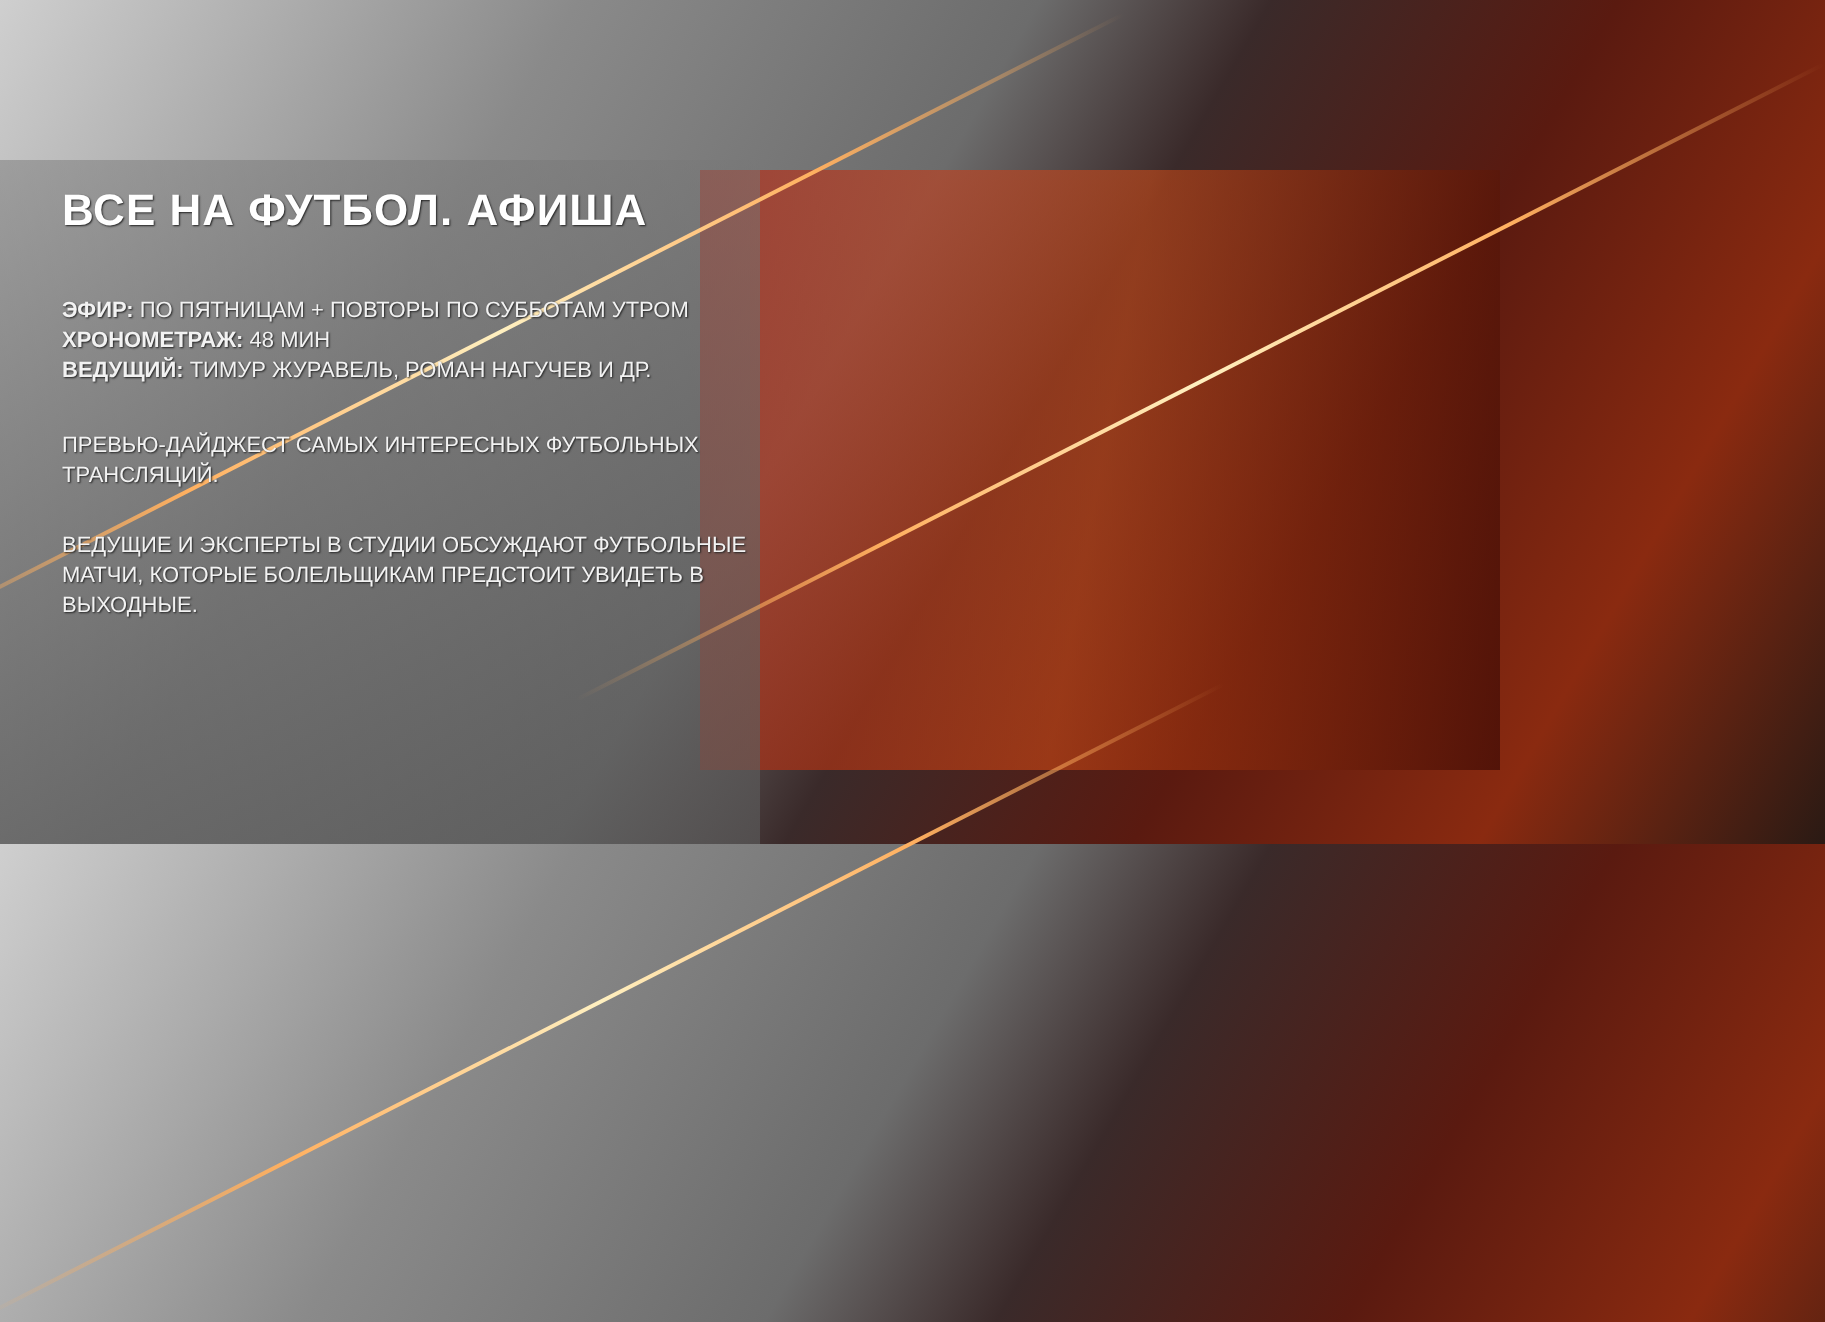ВСЕ НА ФУТБОЛ. АФИША
ЭФИР: ПО ПЯТНИЦАМ + ПОВТОРЫ ПО СУББОТАМ УТРОМ
ХРОНОМЕТРАЖ: 48 МИН
ВЕДУЩИЙ: ТИМУР ЖУРАВЕЛЬ, РОМАН НАГУЧЕВ И ДР.
ПРЕВЬЮ-ДАЙДЖЕСТ САМЫХ ИНТЕРЕСНЫХ ФУТБОЛЬНЫХ ТРАНСЛЯЦИЙ.
ВЕДУЩИЕ И ЭКСПЕРТЫ В СТУДИИ ОБСУЖДАЮТ ФУТБОЛЬНЫЕ МАТЧИ, КОТОРЫЕ БОЛЕЛЬЩИКАМ ПРЕДСТОИТ УВИДЕТЬ В ВЫХОДНЫЕ.